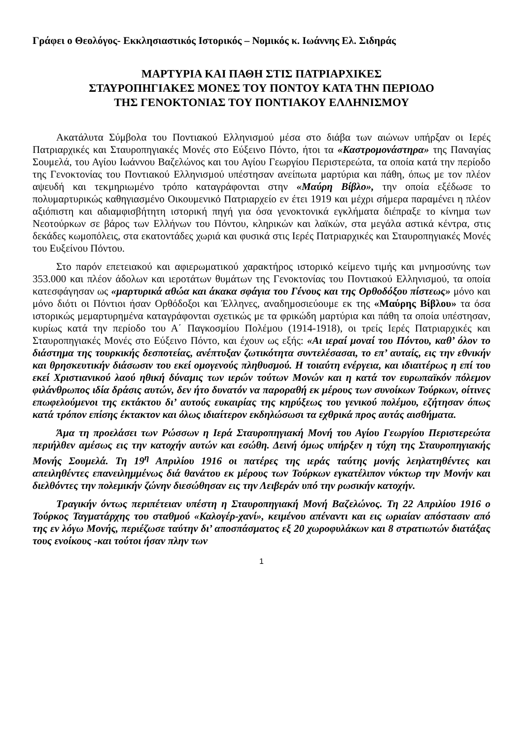Γράφει ο Θεολόγος- Εκκλησιαστικός Ιστορικός – Νομικός κ. Ιωάννης Ελ. Σιδηράς
ΜΑΡΤΥΡΙΑ ΚΑΙ ΠΑΘΗ ΣΤΙΣ ΠΑΤΡΙΑΡΧΙΚΕΣ
ΣΤΑΥΡΟΠΗΓΙΑΚΕΣ ΜΟΝΕΣ ΤΟΥ ΠΟΝΤΟΥ ΚΑΤΑ ΤΗΝ ΠΕΡΙΟΔΟ
ΤΗΣ ΓΕΝΟΚΤΟΝΙΑΣ ΤΟΥ ΠΟΝΤΙΑΚΟΥ ΕΛΛΗΝΙΣΜΟΥ
Ακατάλυτα Σύμβολα του Ποντιακού Ελληνισμού μέσα στο διάβα των αιώνων υπήρξαν οι Ιερές Πατριαρχικές και Σταυροπηγιακές Μονές στο Εύξεινο Πόντο, ήτοι τα «Καστρομονάστηρα» της Παναγίας Σουμελά, του Αγίου Ιωάννου Βαζελώνος και του Αγίου Γεωργίου Περιστερεώτα, τα οποία κατά την περίοδο της Γενοκτονίας του Ποντιακού Ελληνισμού υπέστησαν ανείπωτα μαρτύρια και πάθη, όπως με τον πλέον αψευδή και τεκμηριωμένο τρόπο καταγράφονται στην «Μαύρη Βίβλο», την οποία εξέδωσε το πολυμαρτυρικώς καθηγιασμένο Οικουμενικό Πατριαρχείο εν έτει 1919 και μέχρι σήμερα παραμένει η πλέον αξιόπιστη και αδιαμφισβήτητη ιστορική πηγή για όσα γενοκτονικά εγκλήματα διέπραξε το κίνημα των Νεοτούρκων σε βάρος των Ελλήνων του Πόντου, κληρικών και λαϊκών, στα μεγάλα αστικά κέντρα, στις δεκάδες κωμοπόλεις, στα εκατοντάδες χωριά και φυσικά στις Ιερές Πατριαρχικές και Σταυροπηγιακές Μονές του Ευξείνου Πόντου.
Στο παρόν επετειακού και αφιερωματικού χαρακτήρος ιστορικό κείμενο τιμής και μνημοσύνης των 353.000 και πλέον άδολων και ιεροτάτων θυμάτων της Γενοκτονίας του Ποντιακού Ελληνισμού, τα οποία κατεσφάγησαν ως «μαρτυρικά αθώα και άκακα σφάγια του Γένους και της Ορθοδόξου πίστεως» μόνο και μόνο διότι οι Πόντιοι ήσαν Ορθόδοξοι και Έλληνες, αναδημοσιεύουμε εκ της «Μαύρης Βίβλου» τα όσα ιστορικώς μεμαρτυρημένα καταγράφονται σχετικώς με τα φρικώδη μαρτύρια και πάθη τα οποία υπέστησαν, κυρίως κατά την περίοδο του Α΄ Παγκοσμίου Πολέμου (1914-1918), οι τρείς Ιερές Πατριαρχικές και Σταυροπηγιακές Μονές στο Εύξεινο Πόντο, και έχουν ως εξής: «Αι ιεραί μοναί του Πόντου, καθ’ όλον το διάστημα της τουρκικής δεσποτείας, ανέπτυξαν ζωτικότητα συντελέσασαι, το επ’ αυταίς, εις την εθνικήν και θρησκευτικήν διάσωσιν του εκεί ομογενούς πληθυσμού. Η τοιαύτη ενέργεια, και ιδιαιτέρως η επί του εκεί Χριστιανικού λαού ηθική δύναμις των ιερών τούτων Μονών και η κατά τον ευρωπαϊκόν πόλεμον φιλάνθρωπος ιδία δράσις αυτών, δεν ήτο δυνατόν να παροραθή εκ μέρους των συνοίκων Τούρκων, οίτινες επωφελούμενοι της εκτάκτου δι’ αυτούς ευκαιρίας της κηρύξεως του γενικού πολέμου, εζήτησαν όπως κατά τρόπον επίσης έκτακτον και όλως ιδιαίτερον εκδηλώσωσι τα εχθρικά προς αυτάς αισθήματα.
Άμα τη προελάσει των Ρώσσων η Ιερά Σταυροπηγιακή Μονή του Αγίου Γεωργίου Περιστερεώτα περιήλθεν αμέσως εις την κατοχήν αυτών και εσώθη. Δεινή όμως υπήρξεν η τύχη της Σταυροπηγιακής Μονής Σουμελά. Τη 19<sup>η</sup> Απριλίου 1916 οι πατέρες της ιεράς ταύτης μονής λεηλατηθέντες και απειληθέντες επανειλημμένως διά θανάτου εκ μέρους των Τούρκων εγκατέλιπον νύκτωρ την Μονήν και διελθόντες την πολεμικήν ζώνην διεσώθησαν εις την Λειβεράν υπό την ρωσικήν κατοχήν.
Τραγικήν όντως περιπέτειαν υπέστη η Σταυροπηγιακή Μονή Βαζελώνος. Τη 22 Απριλίου 1916 ο Τούρκος Ταγματάρχης του σταθμού «Καλογέρ-χανί», κειμένου απέναντι και εις ωριαίαν απόστασιν από της εν λόγω Μονής, περιέζωσε ταύτην δι’ αποσπάσματος εξ 20 χωροφυλάκων και 8 στρατιωτών διατάξας τους ενοίκους -και τούτοι ήσαν πλην των
1